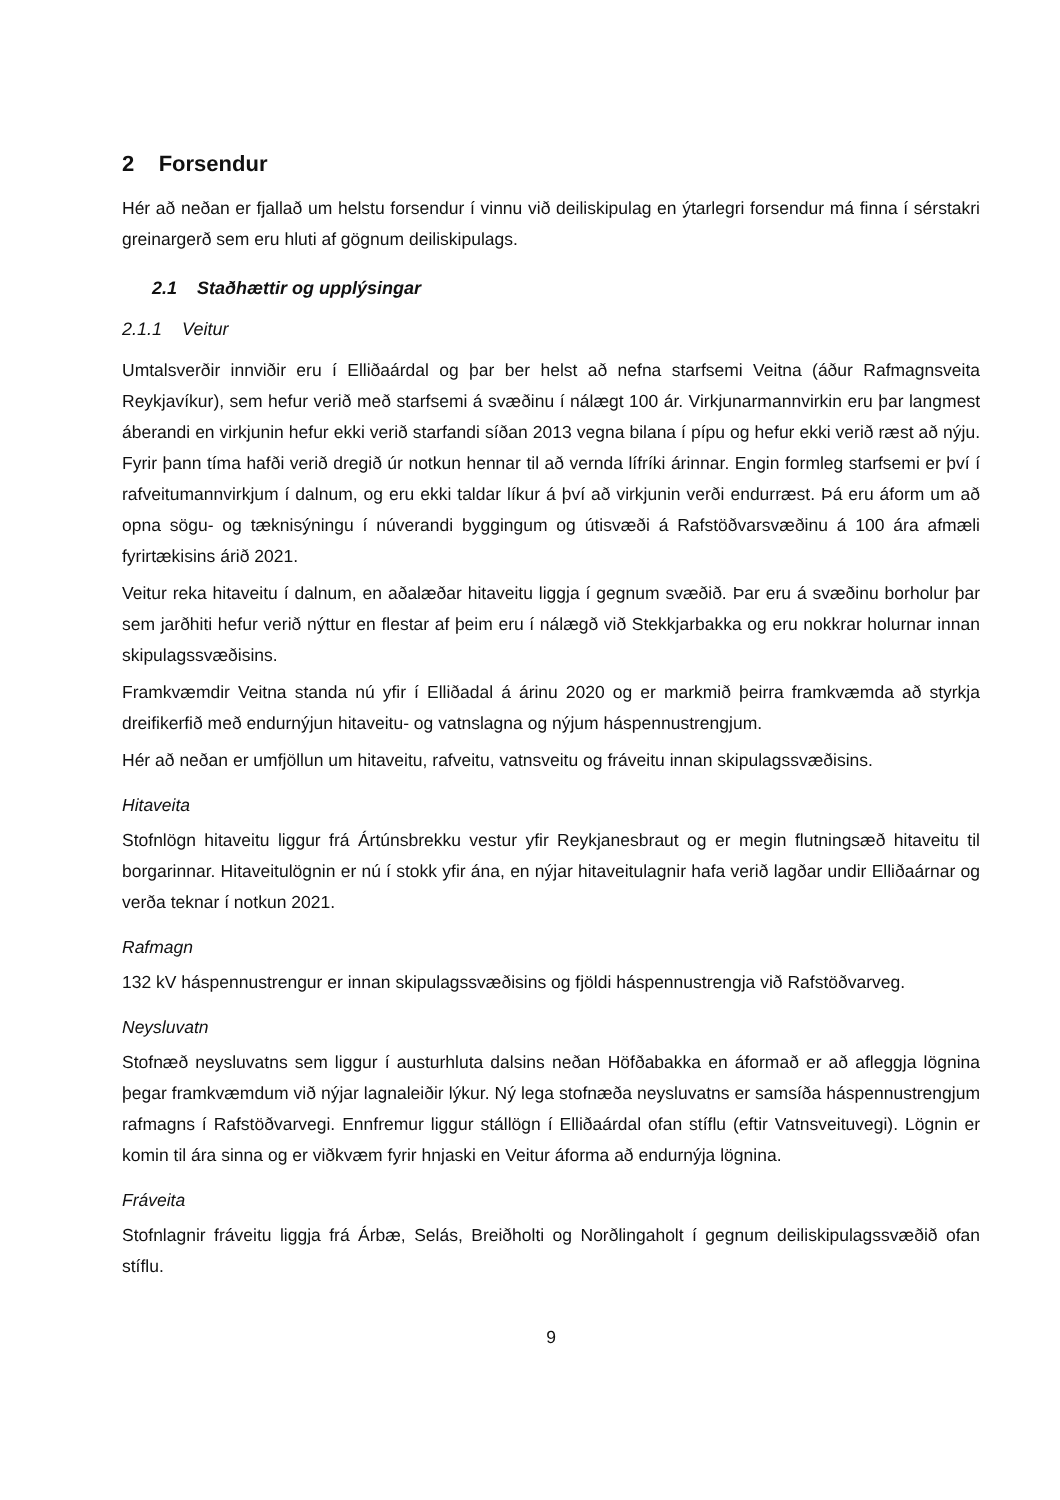2 Forsendur
Hér að neðan er fjallað um helstu forsendur í vinnu við deiliskipulag en ýtarlegri forsendur má finna í sérstakri greinargerð sem eru hluti af gögnum deiliskipulags.
2.1 Staðhættir og upplýsingar
2.1.1 Veitur
Umtalsverðir innviðir eru í Elliðaárdal og þar ber helst að nefna starfsemi Veitna (áður Rafmagnsveita Reykjavíkur), sem hefur verið með starfsemi á svæðinu í nálægt 100 ár. Virkjunarmannvirkin eru þar langmest áberandi en virkjunin hefur ekki verið starfandi síðan 2013 vegna bilana í pípu og hefur ekki verið ræst að nýju. Fyrir þann tíma hafði verið dregið úr notkun hennar til að vernda lífríki árinnar. Engin formleg starfsemi er því í rafveitumannvirkjum í dalnum, og eru ekki taldar líkur á því að virkjunin verði endurræst. Þá eru áform um að opna sögu- og tæknisýningu í núverandi byggingum og útisvæði á Rafstöðvarsvæðinu á 100 ára afmæli fyrirtækisins árið 2021.
Veitur reka hitaveitu í dalnum, en aðalæðar hitaveitu liggja í gegnum svæðið. Þar eru á svæðinu borholur þar sem jarðhiti hefur verið nýttur en flestar af þeim eru í nálægð við Stekkjarbakka og eru nokkrar holurnar innan skipulagssvæðisins.
Framkvæmdir Veitna standa nú yfir í Elliðadal á árinu 2020 og er markmið þeirra framkvæmda að styrkja dreifikerfið með endurnýjun hitaveitu- og vatnslagna og nýjum háspennustrengjum.
Hér að neðan er umfjöllun um hitaveitu, rafveitu, vatnsveitu og fráveitu innan skipulagssvæðisins.
Hitaveita
Stofnlögn hitaveitu liggur frá Ártúnsbrekku vestur yfir Reykjanesbraut og er megin flutningsæð hitaveitu til borgarinnar. Hitaveitulögnin er nú í stokk yfir ána, en nýjar hitaveitulagnir hafa verið lagðar undir Elliðaárnar og verða teknar í notkun 2021.
Rafmagn
132 kV háspennustrengur er innan skipulagssvæðisins og fjöldi háspennustrengja við Rafstöðvarveg.
Neysluvatn
Stofnæð neysluvatns sem liggur í austurhluta dalsins neðan Höfðabakka en áformað er að afleggja lögnina þegar framkvæmdum við nýjar lagnaleiðir lýkur. Ný lega stofnæða neysluvatns er samsíða háspennustrengjum rafmagns í Rafstöðvarvegi. Ennfremur liggur stállögn í Elliðaárdal ofan stíflu (eftir Vatnsveituvegi). Lögnin er komin til ára sinna og er viðkvæm fyrir hnjaski en Veitur áforma að endurnýja lögnina.
Fráveita
Stofnlagnir fráveitu liggja frá Árbæ, Selás, Breiðholti og Norðlingaholt í gegnum deiliskipulagssvæðið ofan stíflu.
9